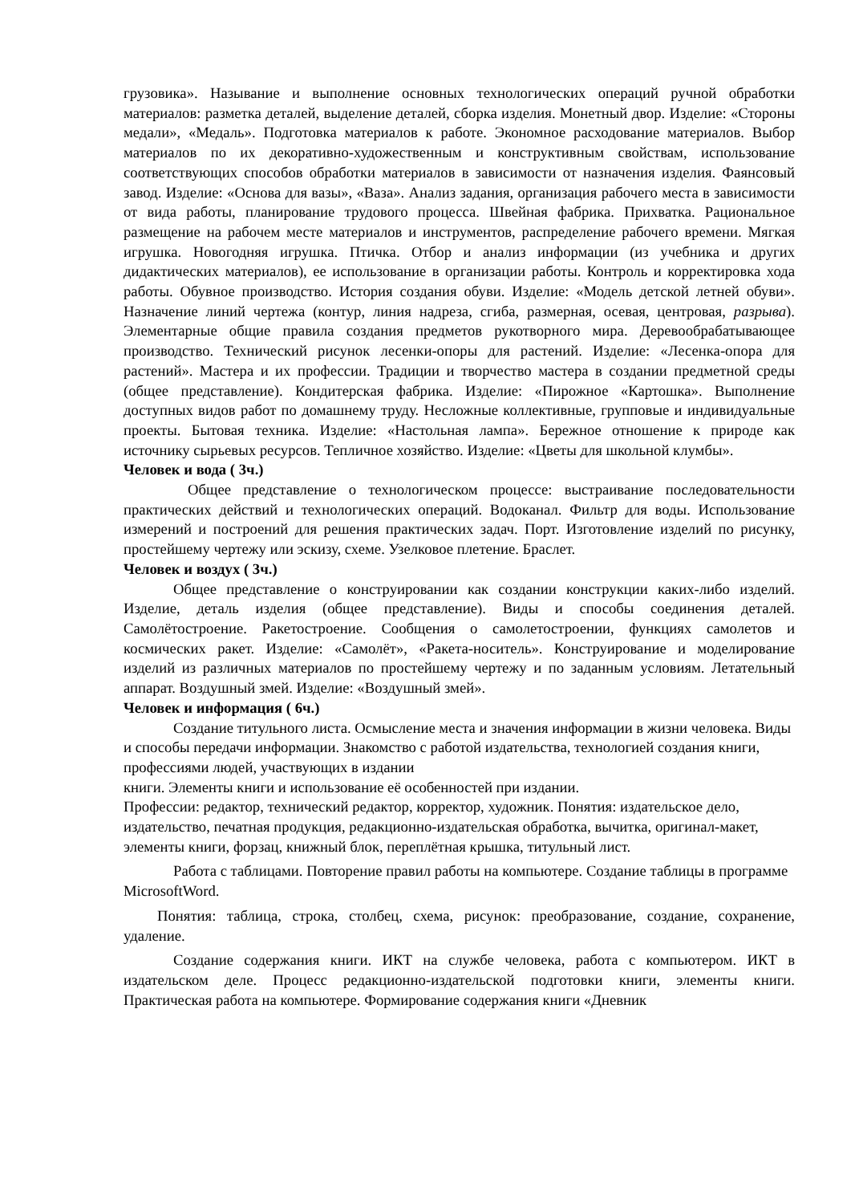грузовика». Называние и выполнение основных технологических операций ручной обработки материалов: разметка деталей, выделение деталей, сборка изделия. Монетный двор. Изделие: «Стороны медали», «Медаль». Подготовка материалов к работе. Экономное расходование материалов. Выбор материалов по их декоративно-художественным и конструктивным свойствам, использование соответствующих способов обработки материалов в зависимости от назначения изделия. Фаянсовый завод. Изделие: «Основа для вазы», «Ваза». Анализ задания, организация рабочего места в зависимости от вида работы, планирование трудового процесса. Швейная фабрика. Прихватка. Рациональное размещение на рабочем месте материалов и инструментов, распределение рабочего времени. Мягкая игрушка. Новогодняя игрушка. Птичка. Отбор и анализ информации (из учебника и других дидактических материалов), ее использование в организации работы. Контроль и корректировка хода работы. Обувное производство. История создания обуви. Изделие: «Модель детской летней обуви». Назначение линий чертежа (контур, линия надреза, сгиба, размерная, осевая, центровая, разрыва). Элементарные общие правила создания предметов рукотворного мира. Деревообрабатывающее производство. Технический рисунок лесенки-опоры для растений. Изделие: «Лесенка-опора для растений». Мастера и их профессии. Традиции и творчество мастера в создании предметной среды (общее представление). Кондитерская фабрика. Изделие: «Пирожное «Картошка». Выполнение доступных видов работ по домашнему труду. Несложные коллективные, групповые и индивидуальные проекты. Бытовая техника. Изделие: «Настольная лампа». Бережное отношение к природе как источнику сырьевых ресурсов. Тепличное хозяйство. Изделие: «Цветы для школьной клумбы».
Человек и вода ( 3ч.)
Общее представление о технологическом процессе: выстраивание последовательности практических действий и технологических операций. Водоканал. Фильтр для воды. Использование измерений и построений для решения практических задач. Порт. Изготовление изделий по рисунку, простейшему чертежу или эскизу, схеме. Узелковое плетение. Браслет.
Человек и воздух ( 3ч.)
Общее представление о конструировании как создании конструкции каких-либо изделий. Изделие, деталь изделия (общее представление). Виды и способы соединения деталей. Самолётостроение. Ракетостроение. Сообщения о самолетостроении, функциях самолетов и космических ракет. Изделие: «Самолёт», «Ракета-носитель». Конструирование и моделирование изделий из различных материалов по простейшему чертежу и по заданным условиям. Летательный аппарат. Воздушный змей. Изделие: «Воздушный змей».
Человек и информация ( 6ч.)
Создание титульного листа. Осмысление места и значения информации в жизни человека. Виды и способы передачи информации. Знакомство с работой издательства, технологией создания книги, профессиями людей, участвующих в издании
книги. Элементы книги и использование её особенностей при издании.
Профессии: редактор, технический редактор, корректор, художник. Понятия: издательское дело, издательство, печатная продукция, редакционно-издательская обработка, вычитка, оригинал-макет, элементы книги, форзац, книжный блок, переплётная крышка, титульный лист.
Работа с таблицами. Повторение правил работы на компьютере. Создание таблицы в программе MicrosoftWord.
Понятия: таблица, строка, столбец, схема, рисунок: преобразование, создание, сохранение, удаление.
Создание содержания книги. ИКТ на службе человека, работа с компьютером. ИКТ в издательском деле. Процесс редакционно-издательской подготовки книги, элементы книги. Практическая работа на компьютере. Формирование содержания книги «Дневник